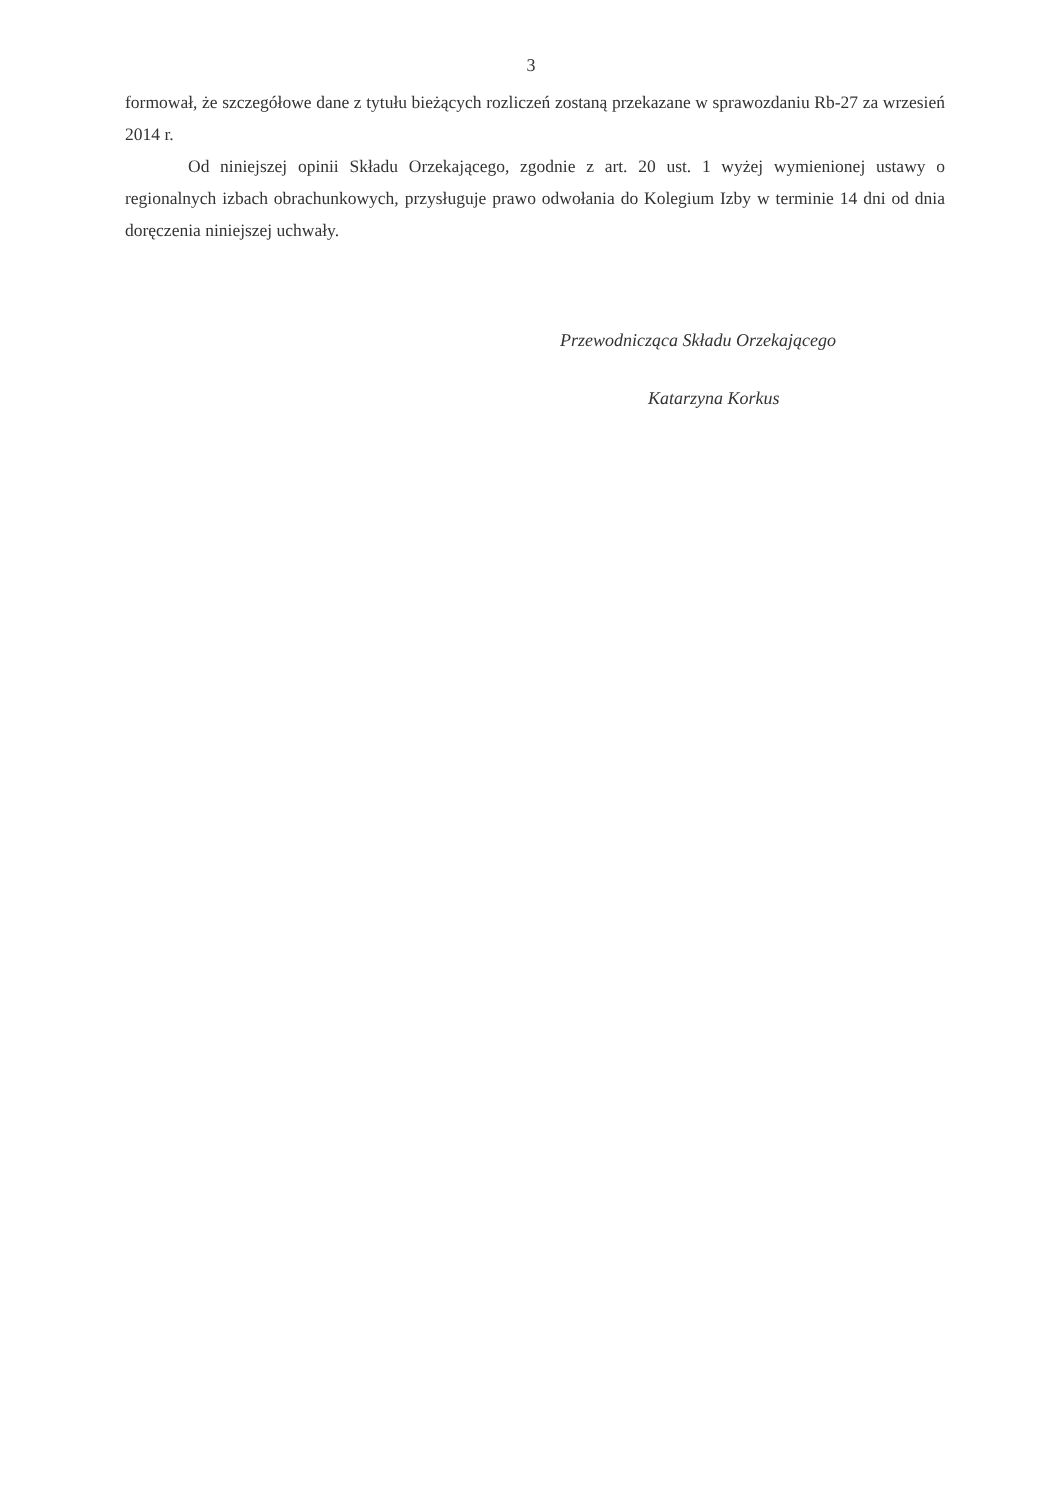3
formował, że szczegółowe dane z tytułu bieżących rozliczeń zostaną przekazane w sprawozdaniu Rb-27 za wrzesień 2014 r.
Od niniejszej opinii Składu Orzekającego, zgodnie z art. 20 ust. 1 wyżej wymienionej ustawy o regionalnych izbach obrachunkowych, przysługuje prawo odwołania do Kolegium Izby w terminie 14 dni od dnia doręczenia niniejszej uchwały.
Przewodnicząca Składu Orzekającego
Katarzyna Korkus